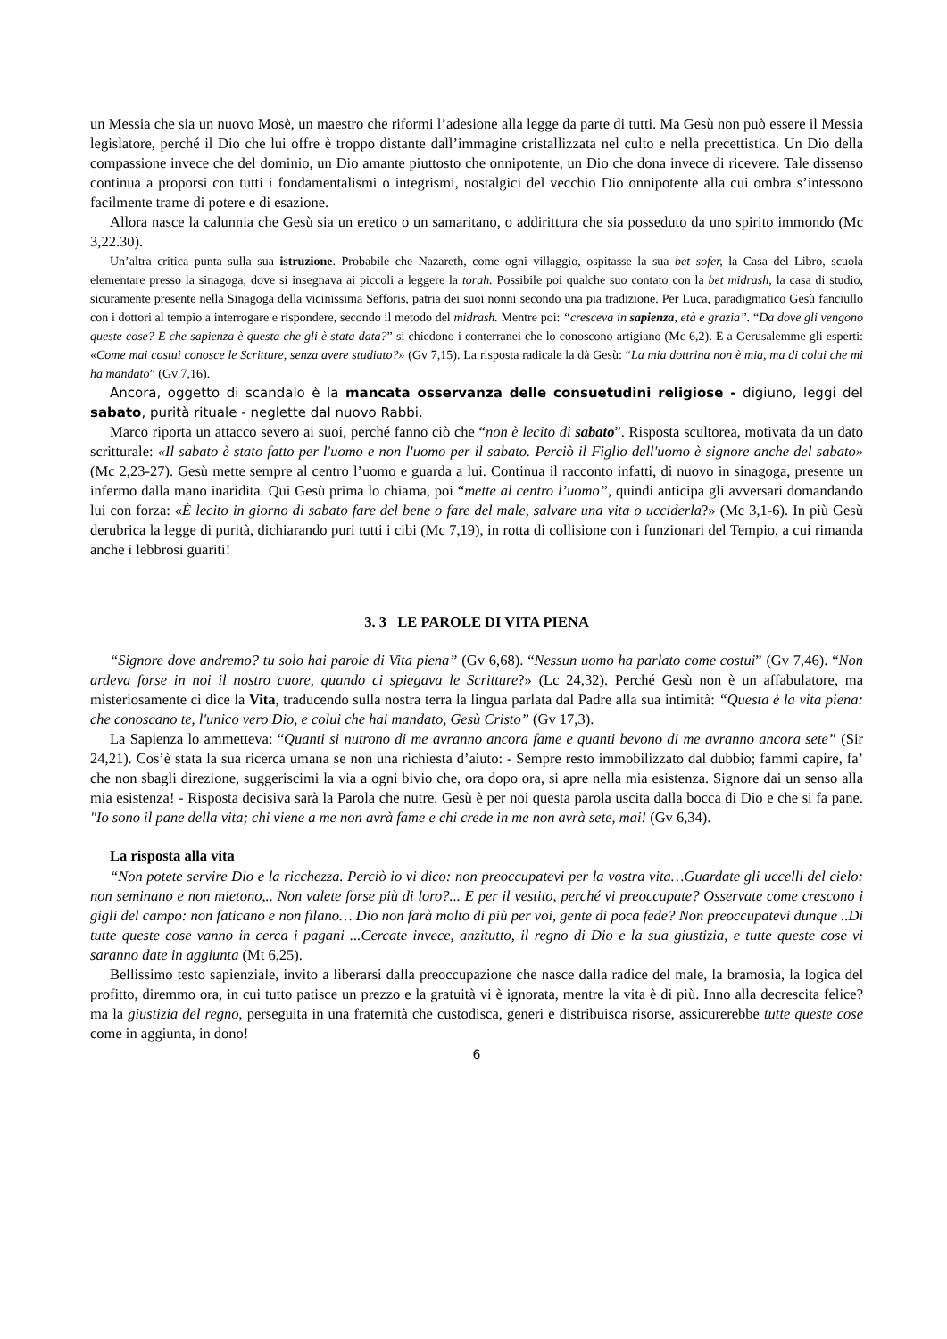un Messia che sia un nuovo Mosè, un maestro che riformi l’adesione alla legge da parte di tutti. Ma Gesù non può essere il Messia legislatore, perché il Dio che lui offre è troppo distante dall’immagine cristallizzata nel culto e nella precettistica. Un Dio della compassione invece che del dominio, un Dio amante piuttosto che onnipotente, un Dio che dona invece di ricevere. Tale dissenso continua a proporsi con tutti i fondamentalismi o integrismi, nostalgici del vecchio Dio onnipotente alla cui ombra s’intessono facilmente trame di potere e di esazione.
Allora nasce la calunnia che Gesù sia un eretico o un samaritano, o addirittura che sia posseduto da uno spirito immondo (Mc 3,22.30).
Un’altra critica punta sulla sua istruzione. Probabile che Nazareth, come ogni villaggio, ospitasse la sua bet sofer, la Casa del Libro, scuola elementare presso la sinagoga, dove si insegnava ai piccoli a leggere la torah. Possibile poi qualche suo contato con la bet midrash, la casa di studio, sicuramente presente nella Sinagoga della vicinissima Sefforis, patria dei suoi nonni secondo una pia tradizione. Per Luca, paradigmatico Gesù fanciullo con i dottori al tempio a interrogare e rispondere, secondo il metodo del midrash. Mentre poi: “cresceva in sapienza, età e grazia”. “Da dove gli vengono queste cose? E che sapienza è questa che gli è stata data?” si chiedono i conterranei che lo conoscono artigiano (Mc 6,2). E a Gerusalemme gli esperti: «Come mai costui conosce le Scritture, senza avere studiato?» (Gv 7,15). La risposta radicale la dà Gesù: “La mia dottrina non è mia, ma di colui che mi ha mandato” (Gv 7,16).
Ancora, oggetto di scandalo è la mancata osservanza delle consuetudini religiose - digiuno, leggi del sabato, purità rituale - neglette dal nuovo Rabbi.
Marco riporta un attacco severo ai suoi, perché fanno ciò che “non è lecito di sabato”. Risposta scultorea, motivata da un dato scritturale: «Il sabato è stato fatto per l'uomo e non l'uomo per il sabato. Perciò il Figlio dell'uomo è signore anche del sabato» (Mc 2,23-27). Gesù mette sempre al centro l’uomo e guarda a lui. Continua il racconto infatti, di nuovo in sinagoga, presente un infermo dalla mano inaridita. Qui Gesù prima lo chiama, poi “mette al centro l’uomo”, quindi anticipa gli avversari domandando lui con forza: «È lecito in giorno di sabato fare del bene o fare del male, salvare una vita o ucciderla?» (Mc 3,1-6). In più Gesù derubrica la legge di purità, dichiarando puri tutti i cibi (Mc 7,19), in rotta di collisione con i funzionari del Tempio, a cui rimanda anche i lebbrosi guariti!
3. 3 LE PAROLE DI VITA PIENA
“Signore dove andremo? tu solo hai parole di Vita piena” (Gv 6,68). “Nessun uomo ha parlato come costui” (Gv 7,46). “Non ardeva forse in noi il nostro cuore, quando ci spiegava le Scritture?» (Lc 24,32). Perché Gesù non è un affabulatore, ma misteriosamente ci dice la Vita, traducendo sulla nostra terra la lingua parlata dal Padre alla sua intimità: “Questa è la vita piena: che conoscano te, l'unico vero Dio, e colui che hai mandato, Gesù Cristo” (Gv 17,3).
La Sapienza lo ammetteva: “Quanti si nutrono di me avranno ancora fame e quanti bevono di me avranno ancora sete” (Sir 24,21). Cos’è stata la sua ricerca umana se non una richiesta d’aiuto: - Sempre resto immobilizzato dal dubbio; fammi capire, fa’ che non sbagli direzione, suggeriscimi la via a ogni bivio che, ora dopo ora, si apre nella mia esistenza. Signore dai un senso alla mia esistenza! - Risposta decisiva sarà la Parola che nutre. Gesù è per noi questa parola uscita dalla bocca di Dio e che si fa pane. "Io sono il pane della vita; chi viene a me non avrà fame e chi crede in me non avrà sete, mai! (Gv 6,34).
La risposta alla vita
“Non potete servire Dio e la ricchezza. Perciò io vi dico: non preoccupatevi per la vostra vita…Guardate gli uccelli del cielo: non seminano e non mietono,.. Non valete forse più di loro?... E per il vestito, perché vi preoccupate? Osservate come crescono i gigli del campo: non faticano e non filano… Dio non farà molto di più per voi, gente di poca fede? Non preoccupatevi dunque ..Di tutte queste cose vanno in cerca i pagani ...Cercate invece, anzitutto, il regno di Dio e la sua giustizia, e tutte queste cose vi saranno date in aggiunta (Mt 6,25).
Bellissimo testo sapienziale, invito a liberarsi dalla preoccupazione che nasce dalla radice del male, la bramosia, la logica del profitto, diremmo ora, in cui tutto patisce un prezzo e la gratuità vi è ignorata, mentre la vita è di più. Inno alla decrescita felice? ma la giustizia del regno, perseguita in una fraternità che custodisca, generi e distribuisca risorse, assicurerebbe tutte queste cose come in aggiunta, in dono!
6